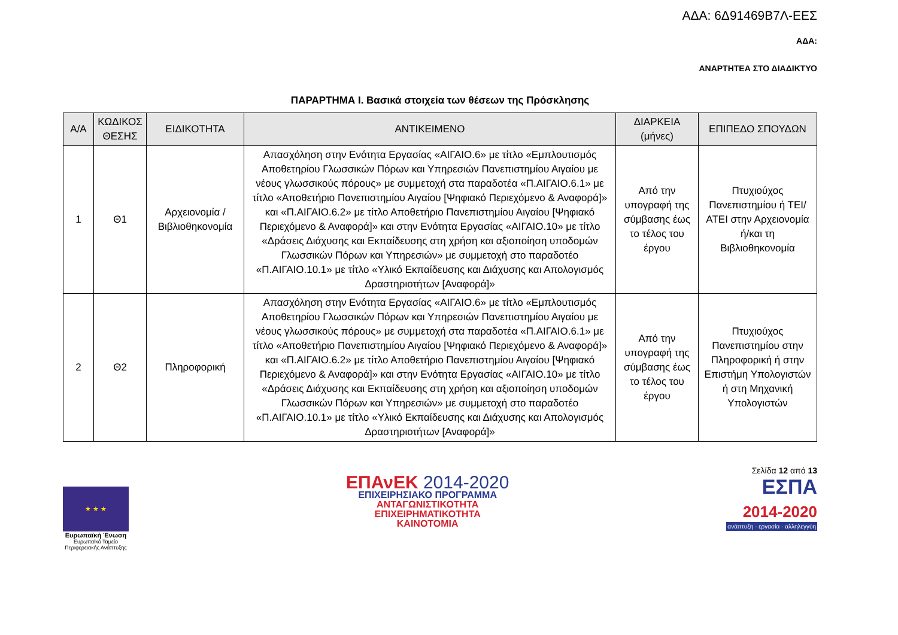ΑΔΑ: 6Δ91469Β7Λ-ΕΕΣ
ΑΔΑ:
ΑΝΑΡΤΗΤΕΑ ΣΤΟ ΔΙΑΔΙΚΤΥΟ
ΠΑΡΑΡΤΗΜΑ Ι. Βασικά στοιχεία των θέσεων της Πρόσκλησης
| Α/Α | ΚΩΔΙΚΟΣ ΘΕΣΗΣ | ΕΙΔΙΚΟΤΗΤΑ | ΑΝΤΙΚΕΙΜΕΝΟ | ΔΙΑΡΚΕΙΑ (μήνες) | ΕΠΙΠΕΔΟ ΣΠΟΥΔΩΝ |
| --- | --- | --- | --- | --- | --- |
| 1 | Θ1 | Αρχειονομία / Βιβλιοθηκονομία | Απασχόληση στην Ενότητα Εργασίας «ΑΙΓΑΙΟ.6» με τίτλο «Εμπλουτισμός Αποθετηρίου Γλωσσικών Πόρων και Υπηρεσιών Πανεπιστημίου Αιγαίου με νέους γλωσσικούς πόρους» με συμμετοχή στα παραδοτέα «Π.ΑΙΓΑΙΟ.6.1» με τίτλο «Αποθετήριο Πανεπιστημίου Αιγαίου [Ψηφιακό Περιεχόμενο & Αναφορά]» και «Π.ΑΙΓΑΙΟ.6.2» με τίτλο Αποθετήριο Πανεπιστημίου Αιγαίου [Ψηφιακό Περιεχόμενο & Αναφορά]» και στην Ενότητα Εργασίας «ΑΙΓΑΙΟ.10» με τίτλο «Δράσεις Διάχυσης και Εκπαίδευσης στη χρήση και αξιοποίηση υποδομών Γλωσσικών Πόρων και Υπηρεσιών» με συμμετοχή στο παραδοτέο «Π.ΑΙΓΑΙΟ.10.1» με τίτλο «Υλικό Εκπαίδευσης και Διάχυσης και Απολογισμός Δραστηριοτήτων [Αναφορά]» | Από την υπογραφή της σύμβασης έως το τέλος του έργου | Πτυχιούχος Πανεπιστημίου ή ΤΕΙ/ΑΤΕΙ στην Αρχειονομία ή/και τη Βιβλιοθηκονομία |
| 2 | Θ2 | Πληροφορική | Απασχόληση στην Ενότητα Εργασίας «ΑΙΓΑΙΟ.6» με τίτλο «Εμπλουτισμός Αποθετηρίου Γλωσσικών Πόρων και Υπηρεσιών Πανεπιστημίου Αιγαίου με νέους γλωσσικούς πόρους» με συμμετοχή στα παραδοτέα «Π.ΑΙΓΑΙΟ.6.1» με τίτλο «Αποθετήριο Πανεπιστημίου Αιγαίου [Ψηφιακό Περιεχόμενο & Αναφορά]» και «Π.ΑΙΓΑΙΟ.6.2» με τίτλο Αποθετήριο Πανεπιστημίου Αιγαίου [Ψηφιακό Περιεχόμενο & Αναφορά]» και στην Ενότητα Εργασίας «ΑΙΓΑΙΟ.10» με τίτλο «Δράσεις Διάχυσης και Εκπαίδευσης στη χρήση και αξιοποίηση υποδομών Γλωσσικών Πόρων και Υπηρεσιών» με συμμετοχή στο παραδοτέο «Π.ΑΙΓΑΙΟ.10.1» με τίτλο «Υλικό Εκπαίδευσης και Διάχυσης και Απολογισμός Δραστηριοτήτων [Αναφορά]» | Από την υπογραφή της σύμβασης έως το τέλος του έργου | Πτυχιούχος Πανεπιστημίου στην Πληροφορική ή στην Επιστήμη Υπολογιστών ή στη Μηχανική Υπολογιστών |
★ ★ ★
Ευρωπαϊκή Ένωση
Ευρωπαϊκό Ταμείο Περιφερειακής Ανάπτυξης
ΕΠΑνΕΚ 2014-2020
ΕΠΙΧΕΙΡΗΣΙΑΚΟ ΠΡΟΓΡΑΜΜΑ
ΑΝΤΑΓΩΝΙΣΤΙΚΟΤΗΤΑ
ΕΠΙΧΕΙΡΗΜΑΤΙΚΟΤΗΤΑ
ΚΑΙΝΟΤΟΜΙΑ
Σελίδα 12 από 13
ΕΣΠΑ
2014-2020
ανάπτυξη - εργασία - αλληλεγγύη